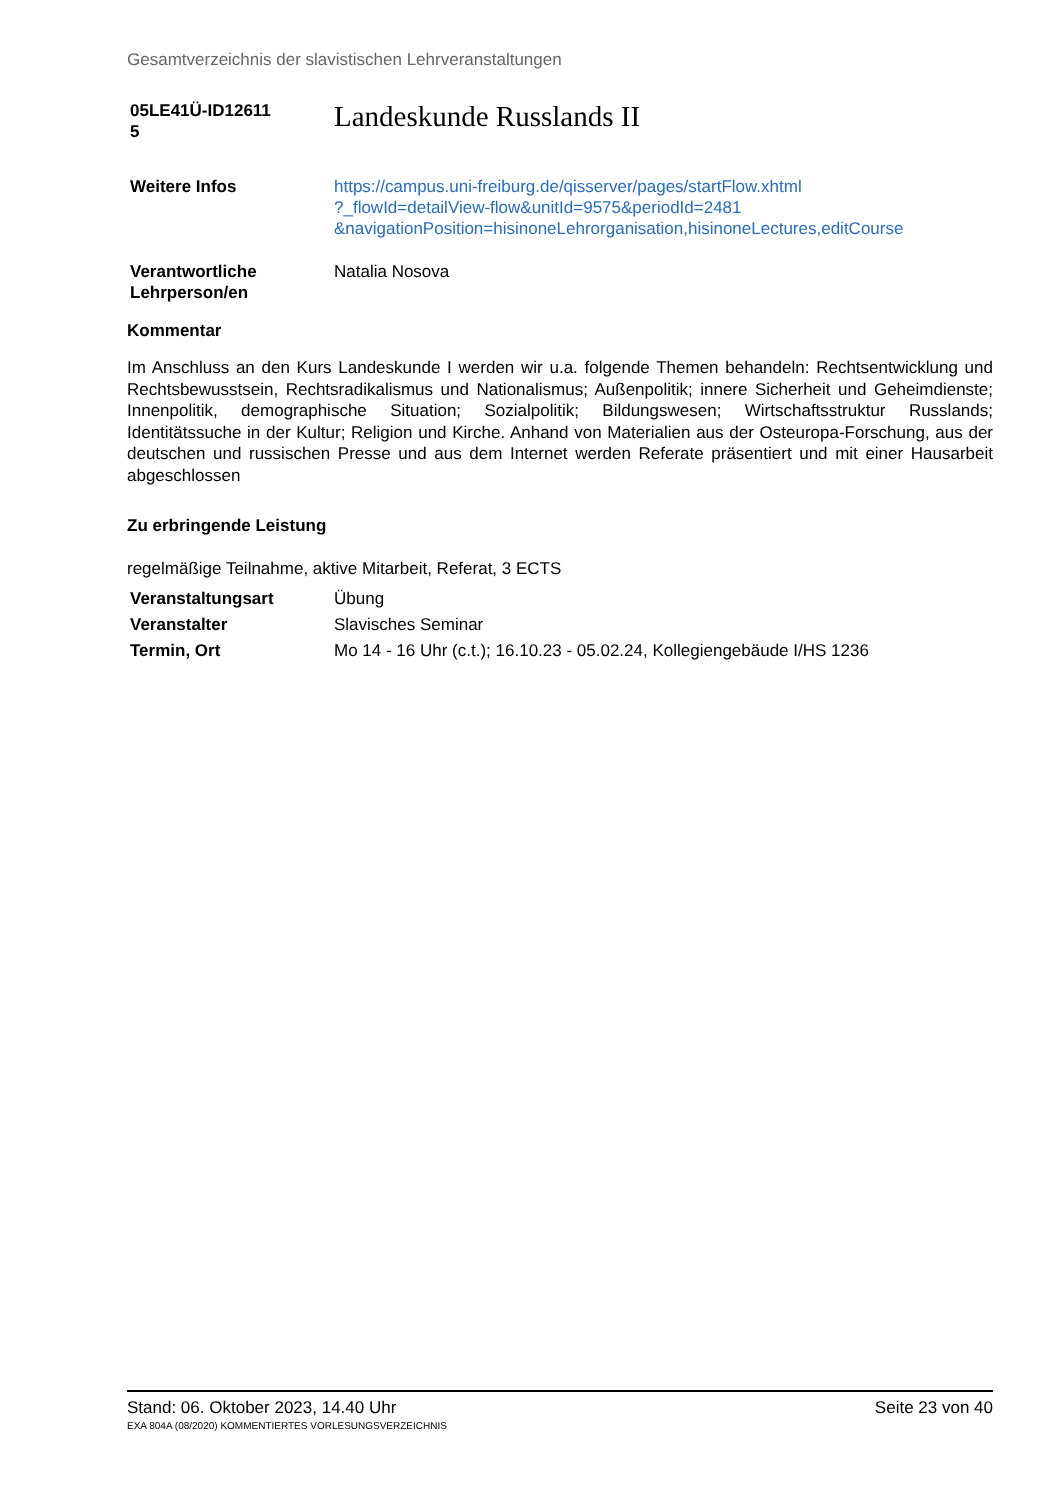Gesamtverzeichnis der slavistischen Lehrveranstaltungen
05LE41Ü-ID12611
5
Landeskunde Russlands II
Weitere Infos https://campus.uni-freiburg.de/qisserver/pages/startFlow.xhtml
?_flowId=detailView-flow&unitId=9575&periodId=2481
&navigationPosition=hisinoneLehrorganisation,hisinoneLectures,editCourse
Verantwortliche
Lehrperson/en
Natalia Nosova
Kommentar
Im Anschluss an den Kurs Landeskunde I werden wir u.a. folgende Themen behandeln: Rechtsentwicklung und Rechtsbewusstsein, Rechtsradikalismus und Nationalismus; Außenpolitik; innere Sicherheit und Geheimdienste; Innenpolitik, demographische Situation; Sozialpolitik; Bildungswesen; Wirtschaftsstruktur Russlands; Identitätssuche in der Kultur; Religion und Kirche. Anhand von Materialien aus der Osteuropa-Forschung, aus der deutschen und russischen Presse und aus dem Internet werden Referate präsentiert und mit einer Hausarbeit abgeschlossen
Zu erbringende Leistung
regelmäßige Teilnahme, aktive Mitarbeit, Referat, 3 ECTS
Veranstaltungsart Übung
Veranstalter Slavisches Seminar
Termin, Ort Mo 14 - 16 Uhr (c.t.); 16.10.23 - 05.02.24, Kollegiengebäude I/HS 1236
Stand: 06. Oktober 2023, 14.40 Uhr Seite 23 von 40
EXA 804A (08/2020) KOMMENTIERTES VORLESUNGSVERZEICHNIS